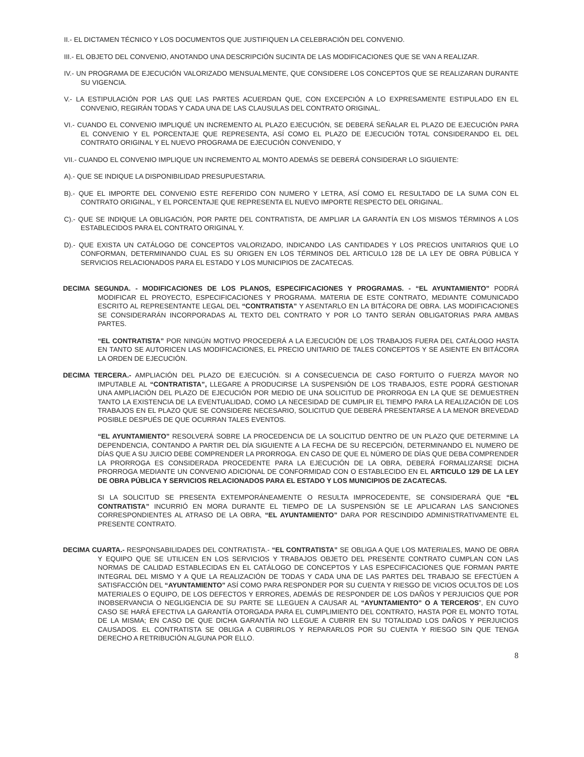II.- EL DICTAMEN TÉCNICO Y LOS DOCUMENTOS QUE JUSTIFIQUEN LA CELEBRACIÓN DEL CONVENIO.
III.- EL OBJETO DEL CONVENIO, ANOTANDO UNA DESCRIPCIÓN SUCINTA DE LAS MODIFICACIONES QUE SE VAN A REALIZAR.
IV.- UN PROGRAMA DE EJECUCIÓN VALORIZADO MENSUALMENTE, QUE CONSIDERE LOS CONCEPTOS QUE SE REALIZARAN DURANTE SU VIGENCIA.
V.- LA ESTIPULACIÓN POR LAS QUE LAS PARTES ACUERDAN QUE, CON EXCEPCIÓN A LO EXPRESAMENTE ESTIPULADO EN EL CONVENIO, REGIRÁN TODAS Y CADA UNA DE LAS CLAUSULAS DEL CONTRATO ORIGINAL.
VI.- CUANDO EL CONVENIO IMPLIQUÉ UN INCREMENTO AL PLAZO EJECUCIÓN, SE DEBERÁ SEÑALAR EL PLAZO DE EJECUCIÓN PARA EL CONVENIO Y EL PORCENTAJE QUE REPRESENTA, ASÍ COMO EL PLAZO DE EJECUCIÓN TOTAL CONSIDERANDO EL DEL CONTRATO ORIGINAL Y EL NUEVO PROGRAMA DE EJECUCIÓN CONVENIDO, Y
VII.- CUANDO EL CONVENIO IMPLIQUE UN INCREMENTO AL MONTO ADEMÁS SE DEBERÁ CONSIDERAR LO SIGUIENTE:
A).- QUE SE INDIQUE LA DISPONIBILIDAD PRESUPUESTARIA.
B).- QUE EL IMPORTE DEL CONVENIO ESTE REFERIDO CON NUMERO Y LETRA, ASÍ COMO EL RESULTADO DE LA SUMA CON EL CONTRATO ORIGINAL, Y EL PORCENTAJE QUE REPRESENTA EL NUEVO IMPORTE RESPECTO DEL ORIGINAL.
C).- QUE SE INDIQUE LA OBLIGACIÓN, POR PARTE DEL CONTRATISTA, DE AMPLIAR LA GARANTÍA EN LOS MISMOS TÉRMINOS A LOS ESTABLECIDOS PARA EL CONTRATO ORIGINAL Y.
D).- QUE EXISTA UN CATÁLOGO DE CONCEPTOS VALORIZADO, INDICANDO LAS CANTIDADES Y LOS PRECIOS UNITARIOS QUE LO CONFORMAN, DETERMINANDO CUAL ES SU ORIGEN EN LOS TÉRMINOS DEL ARTICULO 128 DE LA LEY DE OBRA PÚBLICA Y SERVICIOS RELACIONADOS PARA EL ESTADO Y LOS MUNICIPIOS DE ZACATECAS.
DECIMA SEGUNDA. - MODIFICACIONES DE LOS PLANOS, ESPECIFICACIONES Y PROGRAMAS. - “EL AYUNTAMIENTO” PODRÁ MODIFICAR EL PROYECTO, ESPECIFICACIONES Y PROGRAMA. MATERIA DE ESTE CONTRATO, MEDIANTE COMUNICADO ESCRITO AL REPRESENTANTE LEGAL DEL “CONTRATISTA” Y ASENTARLO EN LA BITÁCORA DE OBRA. LAS MODIFICACIONES SE CONSIDERARÁN INCORPORADAS AL TEXTO DEL CONTRATO Y POR LO TANTO SERÁN OBLIGATORIAS PARA AMBAS PARTES.
“EL CONTRATISTA” POR NINGÚN MOTIVO PROCEDERÁ A LA EJECUCIÓN DE LOS TRABAJOS FUERA DEL CATÁLOGO HASTA EN TANTO SE AUTORICEN LAS MODIFICACIONES, EL PRECIO UNITARIO DE TALES CONCEPTOS Y SE ASIENTE EN BITÁCORA LA ORDEN DE EJECUCIÓN.
DECIMA TERCERA.- AMPLIACIÓN DEL PLAZO DE EJECUCIÓN. SI A CONSECUENCIA DE CASO FORTUITO O FUERZA MAYOR NO IMPUTABLE AL “CONTRATISTA”, LLEGARE A PRODUCIRSE LA SUSPENSIÓN DE LOS TRABAJOS, ESTE PODRÁ GESTIONAR UNA AMPLIACIÓN DEL PLAZO DE EJECUCIÓN POR MEDIO DE UNA SOLICITUD DE PRORROGA EN LA QUE SE DEMUESTREN TANTO LA EXISTENCIA DE LA EVENTUALIDAD, COMO LA NECESIDAD DE CUMPLIR EL TIEMPO PARA LA REALIZACIÓN DE LOS TRABAJOS EN EL PLAZO QUE SE CONSIDERE NECESARIO, SOLICITUD QUE DEBERÁ PRESENTARSE A LA MENOR BREVEDAD POSIBLE DESPUÉS DE QUE OCURRAN TALES EVENTOS.
“EL AYUNTAMIENTO” RESOLVERÁ SOBRE LA PROCEDENCIA DE LA SOLICITUD DENTRO DE UN PLAZO QUE DETERMINE LA DEPENDENCIA, CONTANDO A PARTIR DEL DÍA SIGUIENTE A LA FECHA DE SU RECEPCIÓN, DETERMINANDO EL NUMERO DE DÍAS QUE A SU JUICIO DEBE COMPRENDER LA PRORROGA. EN CASO DE QUE EL NÚMERO DE DÍAS QUE DEBA COMPRENDER LA PRORROGA ES CONSIDERADA PROCEDENTE PARA LA EJECUCIÓN DE LA OBRA, DEBERÁ FORMALIZARSE DICHA PRORROGA MEDIANTE UN CONVENIO ADICIONAL DE CONFORMIDAD CON O ESTABLECIDO EN EL ARTICULO 129 DE LA LEY DE OBRA PÚBLICA Y SERVICIOS RELACIONADOS PARA EL ESTADO Y LOS MUNICIPIOS DE ZACATECAS.
SI LA SOLICITUD SE PRESENTA EXTEMPORÁNEAMENTE O RESULTA IMPROCEDENTE, SE CONSIDERARÁ QUE “EL CONTRATISTA” INCURRIÓ EN MORA DURANTE EL TIEMPO DE LA SUSPENSIÓN SE LE APLICARAN LAS SANCIONES CORRESPONDIENTES AL ATRASO DE LA OBRA, “EL AYUNTAMIENTO” DARA POR RESCINDIDO ADMINISTRATIVAMENTE EL PRESENTE CONTRATO.
DECIMA CUARTA.- RESPONSABILIDADES DEL CONTRATISTA.- “EL CONTRATISTA” SE OBLIGA A QUE LOS MATERIALES, MANO DE OBRA Y EQUIPO QUE SE UTILICEN EN LOS SERVICIOS Y TRABAJOS OBJETO DEL PRESENTE CONTRATO CUMPLAN CON LAS NORMAS DE CALIDAD ESTABLECIDAS EN EL CATÁLOGO DE CONCEPTOS Y LAS ESPECIFICACIONES QUE FORMAN PARTE INTEGRAL DEL MISMO Y A QUE LA REALIZACIÓN DE TODAS Y CADA UNA DE LAS PARTES DEL TRABAJO SE EFECTÚEN A SATISFACCIÓN DEL “AYUNTAMIENTO” ASÍ COMO PARA RESPONDER POR SU CUENTA Y RIESGO DE VICIOS OCULTOS DE LOS MATERIALES O EQUIPO, DE LOS DEFECTOS Y ERRORES, ADEMÁS DE RESPONDER DE LOS DAÑOS Y PERJUICIOS QUE POR INOBSERVANCIA O NEGLIGENCIA DE SU PARTE SE LLEGUEN A CAUSAR AL “AYUNTAMIENTO” O A TERCEROS”, EN CUYO CASO SE HARÁ EFECTIVA LA GARANTÍA OTORGADA PARA EL CUMPLIMIENTO DEL CONTRATO, HASTA POR EL MONTO TOTAL DE LA MISMA; EN CASO DE QUE DICHA GARANTÍA NO LLEGUE A CUBRIR EN SU TOTALIDAD LOS DAÑOS Y PERJUICIOS CAUSADOS. EL CONTRATISTA SE OBLIGA A CUBRIRLOS Y REPARARLOS POR SU CUENTA Y RIESGO SIN QUE TENGA DERECHO A RETRIBUCIÓN ALGUNA POR ELLO.
8